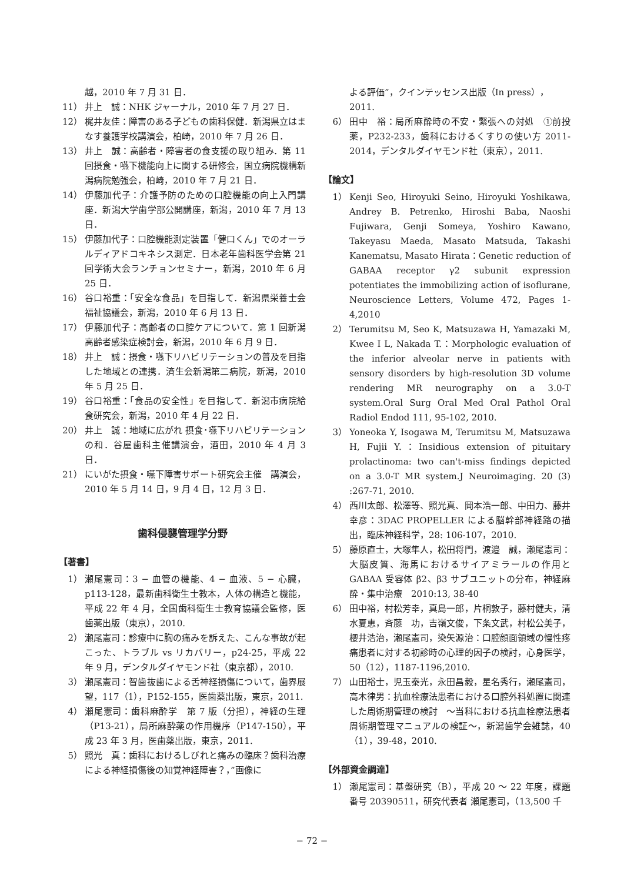越，2010 年 7 月 31 日．
11） 井上　誠：NHK ジャーナル，2010 年 7 月 27 日．
12） 梶井友佳：障害のある子どもの歯科保健．新潟県立はまなす養護学校講演会，柏崎，2010 年 7 月 26 日．
13） 井上　誠：高齢者・障害者の食支援の取り組み．第 11 回摂食・嚥下機能向上に関する研修会，国立病院機構新潟病院勉強会，柏崎，2010 年 7 月 21 日．
14） 伊藤加代子：介護予防のための口腔機能の向上入門講座．新潟大学歯学部公開講座，新潟，2010 年 7 月 13 日．
15） 伊藤加代子：口腔機能測定装置「健口くん」でのオーラルディアドコキネシス測定．日本老年歯科医学会第 21 回学術大会ランチョンセミナー，新潟，2010 年 6 月 25 日．
16） 谷口裕重：「安全な食品」を目指して．新潟県栄養士会福祉協議会，新潟，2010 年 6 月 13 日．
17） 伊藤加代子：高齢者の口腔ケアについて．第 1 回新潟高齢者感染症検討会，新潟，2010 年 6 月 9 日．
18） 井上　誠：摂食・嚥下リハビリテーションの普及を目指した地域との連携．済生会新潟第二病院，新潟，2010 年 5 月 25 日．
19） 谷口裕重：「食品の安全性」を目指して．新潟市病院給食研究会，新潟，2010 年 4 月 22 日．
20） 井上　誠：地域に広がれ 摂食･嚥下リハビリテーションの和．谷屋歯科主催講演会，酒田，2010 年 4 月 3 日．
21） にいがた摂食・嚥下障害サポート研究会主催　講演会，2010 年 5 月 14 日，9 月 4 日，12 月 3 日．
歯科侵襲管理学分野
【著書】
1） 瀬尾憲司：3 − 血管の機能、4 − 血液、5 − 心臓，p113-128，最新歯科衛生士教本，人体の構造と機能，平成 22 年 4 月，全国歯科衛生士教育協議会監修，医歯薬出版（東京），2010.
2） 瀬尾憲司：診療中に胸の痛みを訴えた、こんな事故が起こった、トラブル vs リカバリー，p24-25，平成 22 年 9 月，デンタルダイヤモンド社（東京都），2010.
3） 瀬尾憲司：智歯抜歯による舌神経損傷について，歯界展望，117（1），P152-155，医歯薬出版，東京，2011.
4） 瀬尾憲司：歯科麻酔学　第 7 版（分担），神経の生理（P13-21），局所麻酔薬の作用機序（P147-150），平成 23 年 3 月，医歯薬出版，東京，2011.
5） 照光　真：歯科におけるしびれと痛みの臨床？歯科治療による神経損傷後の知覚神経障害？，”画像に
よる評価”，クインテッセンス出版（In press），2011.
6） 田中　裕：局所麻酔時の不安・緊張への対処　①前投薬，P232-233，歯科におけるくすりの使い方 2011-2014，デンタルダイヤモンド社（東京），2011.
【論文】
1） Kenji Seo, Hiroyuki Seino, Hiroyuki Yoshikawa, Andrey B. Petrenko, Hiroshi Baba, Naoshi Fujiwara, Genji Someya, Yoshiro Kawano, Takeyasu Maeda, Masato Matsuda, Takashi Kanematsu, Masato Hirata：Genetic reduction of GABAA receptor γ2 subunit expression potentiates the immobilizing action of isoflurane, Neuroscience Letters, Volume 472, Pages 1-4,2010
2） Terumitsu M, Seo K, Matsuzawa H, Yamazaki M, Kwee I L, Nakada T.：Morphologic evaluation of the inferior alveolar nerve in patients with sensory disorders by high-resolution 3D volume rendering MR neurography on a 3.0-T system.Oral Surg Oral Med Oral Pathol Oral Radiol Endod 111, 95-102, 2010.
3） Yoneoka Y, Isogawa M, Terumitsu M, Matsuzawa H, Fujii Y.：Insidious extension of pituitary prolactinoma: two can't-miss findings depicted on a 3.0-T MR system.J Neuroimaging. 20 (3) :267-71, 2010.
4） 西川太郎、松澤等、照光真、岡本浩一郎、中田力、藤井幸彦：3DAC PROPELLER による脳幹部神経路の描出，臨床神経科学，28: 106-107，2010.
5） 藤原直士，大塚隼人，松田将門，渡邉　誠，瀬尾憲司：大脳皮質、海馬におけるサイアミラールの作用と GABAA 受容体 β2、β3 サブユニットの分布，神経麻酔・集中治療　2010:13, 38-40
6） 田中裕，村松芳幸，真島一郎，片桐敦子，藤村健夫，清水夏恵，斉藤　功，吉嶺文俊，下条文武，村松公美子，櫻井浩治，瀬尾憲司，染矢源治：口腔顔面領域の慢性疼痛患者に対する初診時の心理的因子の検討，心身医学，50（12），1187-1196,2010.
7） 山田裕士，児玉泰光，永田昌毅，星名秀行，瀬尾憲司，高木律男：抗血栓療法患者における口腔外科処置に関連した周術期管理の検討　～当科における抗血栓療法患者周術期管理マニュアルの検証～，新潟歯学会雑誌，40（1），39-48，2010.
【外部資金調達】
1） 瀬尾憲司：基盤研究（B），平成 20 ～ 22 年度，課題番号 20390511，研究代表者 瀬尾憲司，（13,500 千
− 72 −